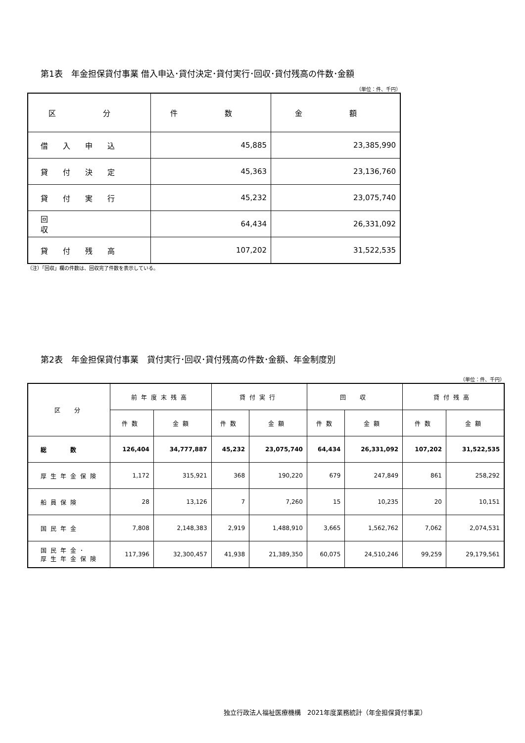第1表　年金担保貸付事業 借入申込･貸付決定･貸付実行･回収･貸付残高の件数･金額
（単位：件、千円）
| 区 分 | 件 数 | 金 額 |
| --- | --- | --- |
| 借入申込 | 45,885 | 23,385,990 |
| 貸付決定 | 45,363 | 23,136,760 |
| 貸付実行 | 45,232 | 23,075,740 |
| 回 収 | 64,434 | 26,331,092 |
| 貸付残高 | 107,202 | 31,522,535 |
（注）「回収」欄の件数は、回収完了件数を表示している。
第2表　年金担保貸付事業　貸付実行･回収･貸付残高の件数･金額、年金制度別
（単位：件、千円）
| 区 分 | 前年度末残高 | | 貸付実行 | | 回 収 | | 貸付残高 | |
| --- | --- | --- | --- | --- | --- | --- | --- | --- |
| | 件数 | 金額 | 件数 | 金額 | 件数 | 金額 | 件数 | 金額 |
| 総 数 | 126,404 | 34,777,887 | 45,232 | 23,075,740 | 64,434 | 26,331,092 | 107,202 | 31,522,535 |
| 厚生年金保険 | 1,172 | 315,921 | 368 | 190,220 | 679 | 247,849 | 861 | 258,292 |
| 船員保険 | 28 | 13,126 | 7 | 7,260 | 15 | 10,235 | 20 | 10,151 |
| 国民年金 | 7,808 | 2,148,383 | 2,919 | 1,488,910 | 3,665 | 1,562,762 | 7,062 | 2,074,531 |
| 国民年金･ 厚生年金保険 | 117,396 | 32,300,457 | 41,938 | 21,389,350 | 60,075 | 24,510,246 | 99,259 | 29,179,561 |
独立行政法人福祉医療機構　2021年度業務統計（年金担保貸付事業）